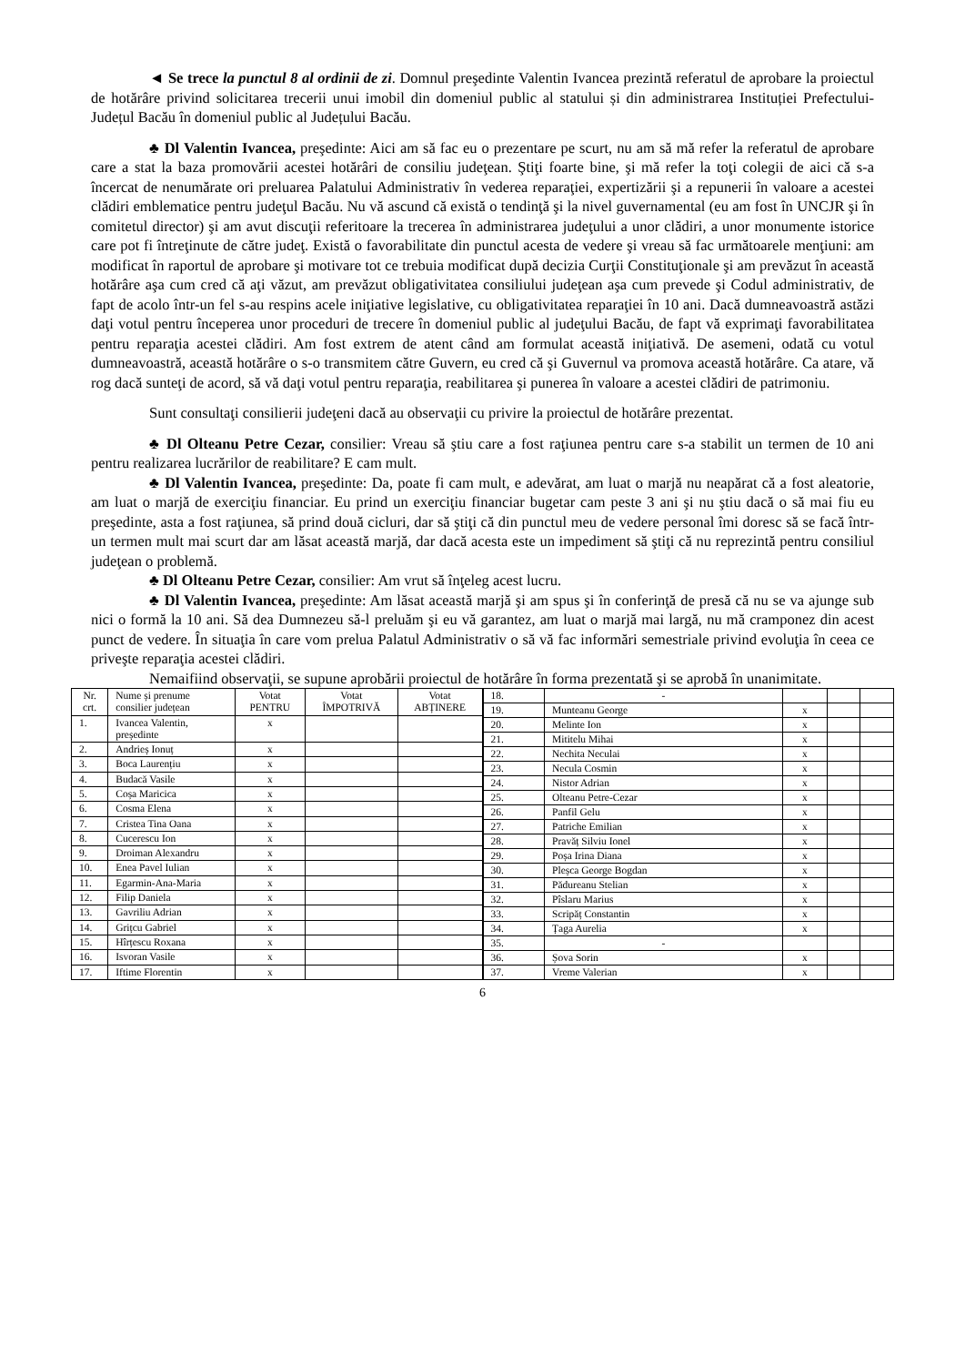◄ Se trece la punctul 8 al ordinii de zi. Domnul preşedinte Valentin Ivancea prezintă referatul de aprobare la proiectul de hotărâre privind solicitarea trecerii unui imobil din domeniul public al statului și din administrarea Instituției Prefectului-Județul Bacău în domeniul public al Județului Bacău.
♣ Dl Valentin Ivancea, preşedinte: Aici am să fac eu o prezentare pe scurt, nu am să mă refer la referatul de aprobare care a stat la baza promovării acestei hotărâri de consiliu judeţean. Ştiţi foarte bine, şi mă refer la toţi colegii de aici că s-a încercat de nenumărate ori preluarea Palatului Administrativ în vederea reparaţiei, expertizării şi a repunerii în valoare a acestei clădiri emblematice pentru judeţul Bacău. Nu vă ascund că există o tendinţă şi la nivel guvernamental (eu am fost în UNCJR şi în comitetul director) şi am avut discuţii referitoare la trecerea în administrarea judeţului a unor clădiri, a unor monumente istorice care pot fi întreţinute de către judeţ. Există o favorabilitate din punctul acesta de vedere şi vreau să fac următoarele menţiuni: am modificat în raportul de aprobare şi motivare tot ce trebuia modificat după decizia Curţii Constituţionale şi am prevăzut în această hotărâre aşa cum cred că aţi văzut, am prevăzut obligativitatea consiliului judeţean aşa cum prevede şi Codul administrativ, de fapt de acolo într-un fel s-au respins acele iniţiative legislative, cu obligativitatea reparaţiei în 10 ani. Dacă dumneavoastră astăzi daţi votul pentru începerea unor proceduri de trecere în domeniul public al judeţului Bacău, de fapt vă exprimaţi favorabilitatea pentru reparaţia acestei clădiri. Am fost extrem de atent când am formulat această iniţiativă. De asemeni, odată cu votul dumneavoastră, această hotărâre o s-o transmitem către Guvern, eu cred că şi Guvernul va promova această hotărâre. Ca atare, vă rog dacă sunteţi de acord, să vă daţi votul pentru reparaţia, reabilitarea şi punerea în valoare a acestei clădiri de patrimoniu.
Sunt consultaţi consilierii judeţeni dacă au observaţii cu privire la proiectul de hotărâre prezentat.
♣ Dl Olteanu Petre Cezar, consilier: Vreau să ştiu care a fost raţiunea pentru care s-a stabilit un termen de 10 ani pentru realizarea lucrărilor de reabilitare? E cam mult.
♣ Dl Valentin Ivancea, preşedinte: Da, poate fi cam mult, e adevărat, am luat o marjă nu neapărat că a fost aleatorie, am luat o marjă de exerciţiu financiar. Eu prind un exerciţiu financiar bugetar cam peste 3 ani şi nu ştiu dacă o să mai fiu eu preşedinte, asta a fost raţiunea, să prind două cicluri, dar să ştiţi că din punctul meu de vedere personal îmi doresc să se facă într-un termen mult mai scurt dar am lăsat această marjă, dar dacă acesta este un impediment să ştiţi că nu reprezintă pentru consiliul judeţean o problemă.
♣ Dl Olteanu Petre Cezar, consilier: Am vrut să înţeleg acest lucru.
♣ Dl Valentin Ivancea, preşedinte: Am lăsat această marjă şi am spus şi în conferinţă de presă că nu se va ajunge sub nici o formă la 10 ani. Să dea Dumnezeu să-l preluăm şi eu vă garantez, am luat o marjă mai largă, nu mă cramponez din acest punct de vedere. În situaţia în care vom prelua Palatul Administrativ o să vă fac informări semestriale privind evoluţia în ceea ce priveşte reparaţia acestei clădiri.
Nemaifiind observaţii, se supune aprobării proiectul de hotărâre în forma prezentată şi se aprobă în unanimitate.
| Nr. crt. | Nume și prenume consilier județean | Votat PENTRU | Votat ÎMPOTRIVĂ | Votat ABȚINERE |
| --- | --- | --- | --- | --- |
| 1. | Ivancea Valentin, președinte | x | | |
| 2. | Andrieș Ionuț | x | | |
| 3. | Boca Laurențiu | x | | |
| 4. | Budacă Vasile | x | | |
| 5. | Coșa Maricica | x | | |
| 6. | Cosma Elena | x | | |
| 7. | Cristea Tina Oana | x | | |
| 8. | Cucerescu Ion | x | | |
| 9. | Droiman Alexandru | x | | |
| 10. | Enea Pavel Iulian | x | | |
| 11. | Egarmin-Ana-Maria | x | | |
| 12. | Filip Daniela | x | | |
| 13. | Gavriliu Adrian | x | | |
| 14. | Grițcu Gabriel | x | | |
| 15. | Hîrțescu Roxana | x | | |
| 16. | Isvoran Vasile | x | | |
| 17. | Iftime Florentin | x | | |
| 18. | - | | | |
| 19. | Munteanu George | x | | |
| 20. | Melinte Ion | x | | |
| 21. | Mititelu Mihai | x | | |
| 22. | Nechita Neculai | x | | |
| 23. | Necula Cosmin | x | | |
| 24. | Nistor Adrian | x | | |
| 25. | Olteanu Petre-Cezar | x | | |
| 26. | Panfil Gelu | x | | |
| 27. | Patriche Emilian | x | | |
| 28. | Pravăț Silviu Ionel | x | | |
| 29. | Poșa Irina Diana | x | | |
| 30. | Pleșca George Bogdan | x | | |
| 31. | Pădureanu Stelian | x | | |
| 32. | Pîslaru Marius | x | | |
| 33. | Scripăț Constantin | x | | |
| 34. | Țaga Aurelia | x | | |
| 35. | - | | | |
| 36. | Șova Sorin | x | | |
| 37. | Vreme Valerian | x | | |
6